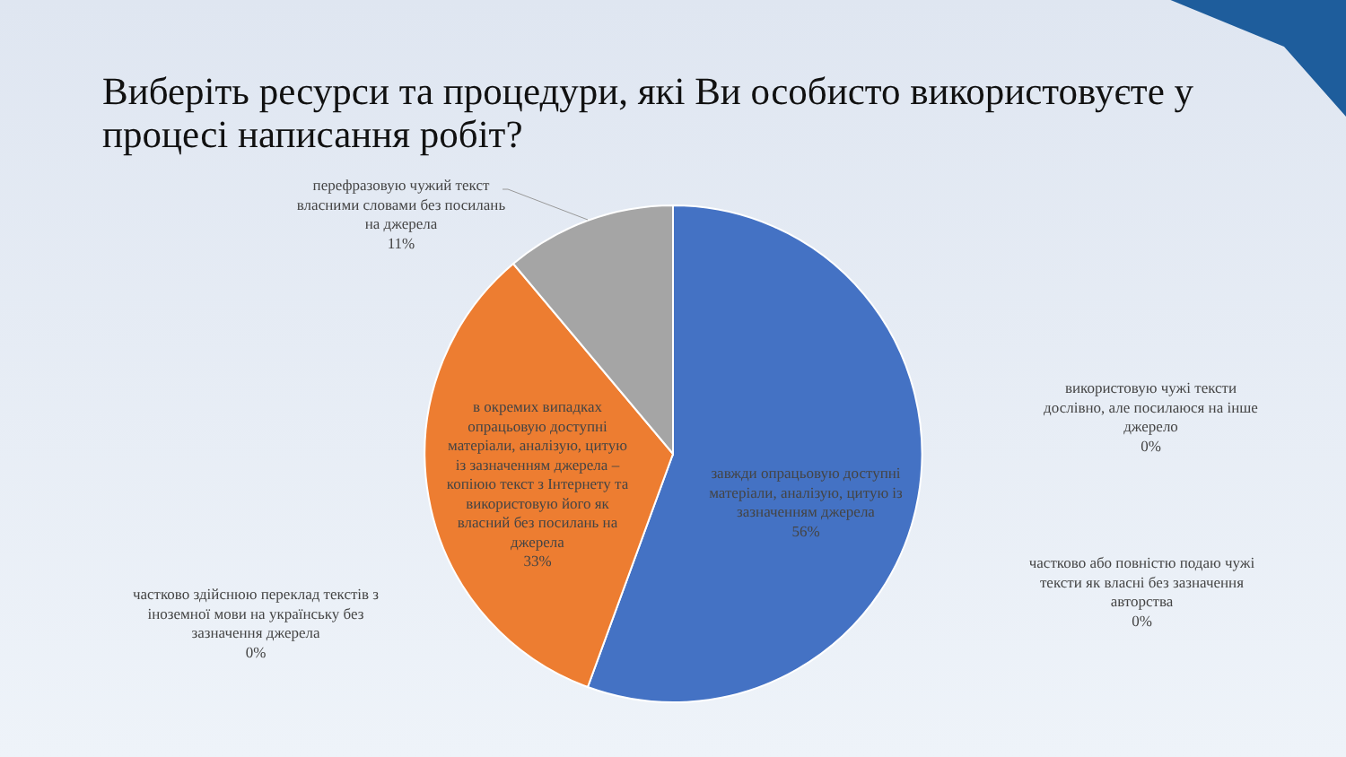Виберіть ресурси та процедури, які Ви особисто використовуєте у процесі написання робіт?
перефразовую чужий текст власними словами без посилань на джерела
11%
в окремих випадках опрацьовую доступні матеріали, аналізую, цитую із зазначенням джерела – копіюю текст з Інтернету та використовую його як власний без посилань на джерела
33%
завжди опрацьовую доступні матеріали, аналізую, цитую із зазначенням джерела
56%
використовую чужі тексти дослівно, але посилаюся на інше джерело
0%
частково або повністю подаю чужі тексти як власні без зазначення авторства
0%
частково здійснюю переклад текстів з іноземної мови на українську без зазначення джерела
0%